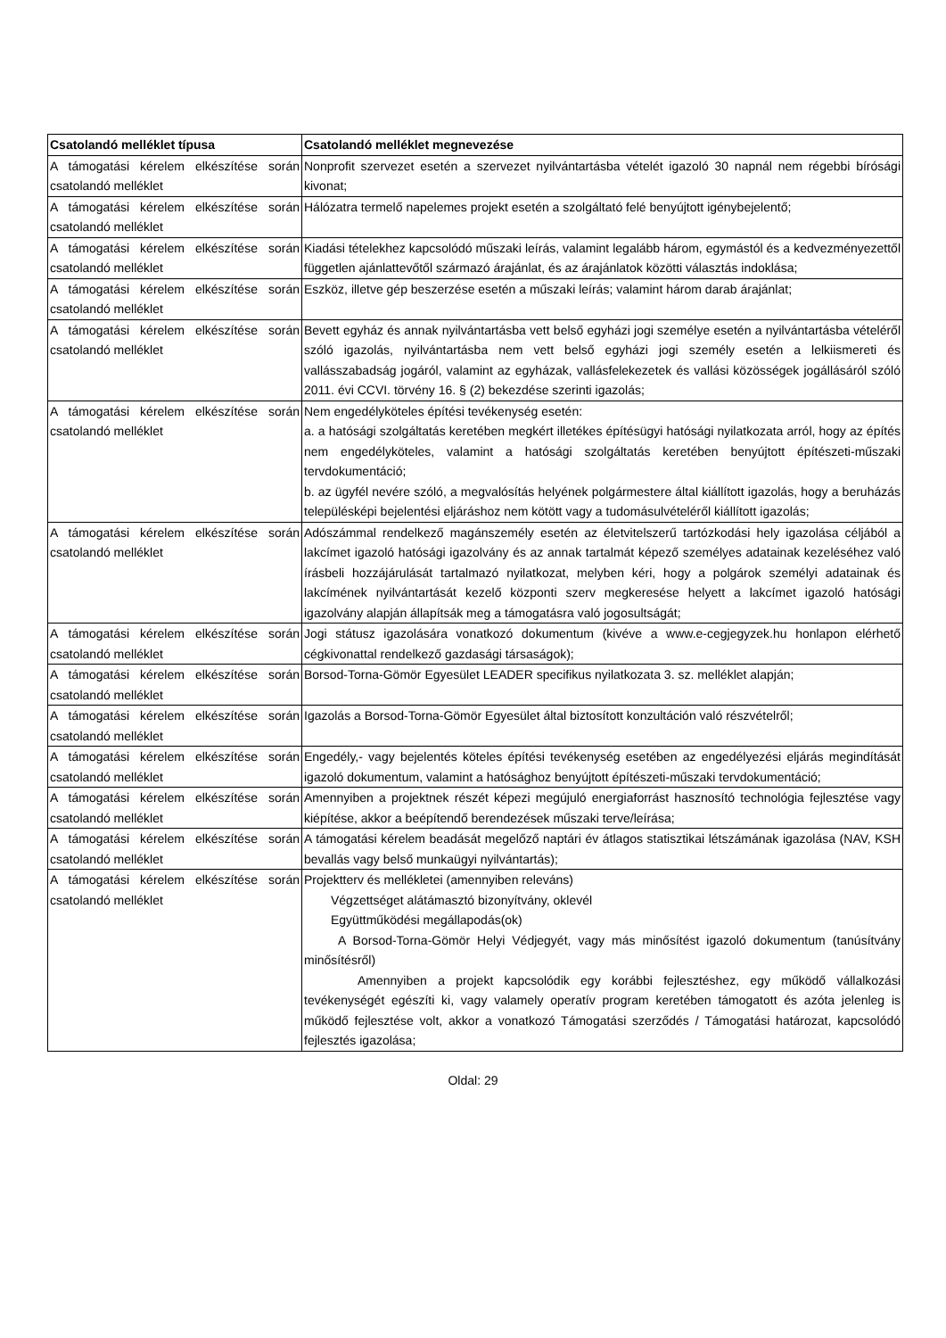| Csatolandó melléklet típusa | Csatolandó melléklet megnevezése |
| --- | --- |
| A támogatási kérelem elkészítése során csatolandó melléklet | Nonprofit szervezet esetén a szervezet nyilvántartásba vételét igazoló 30 napnál nem régebbi bírósági kivonat; |
| A támogatási kérelem elkészítése során csatolandó melléklet | Hálózatra termelő napelemes projekt esetén a szolgáltató felé benyújtott igénybejelentő; |
| A támogatási kérelem elkészítése során csatolandó melléklet | Kiadási tételekhez kapcsolódó műszaki leírás, valamint legalább három, egymástól és a kedvezményezettől független ajánlattevőtől származó árajánlat, és az árajánlatok közötti választás indoklása; |
| A támogatási kérelem elkészítése során csatolandó melléklet | Eszköz, illetve gép beszerzése esetén a műszaki leírás; valamint három darab árajánlat; |
| A támogatási kérelem elkészítése során csatolandó melléklet | Bevett egyház és annak nyilvántartásba vett belső egyházi jogi személye esetén a nyilvántartásba vételéről szóló igazolás, nyilvántartásba nem vett belső egyházi jogi személy esetén a lelkiismereti és vallásszabadság jogáról, valamint az egyházak, vallásfelekezetek és vallási közösségek jogállásáról szóló 2011. évi CCVI. törvény 16. § (2) bekezdése szerinti igazolás; |
| A támogatási kérelem elkészítése során csatolandó melléklet | Nem engedélyköteles építési tevékenység esetén: a. a hatósági szolgáltatás keretében megkért illetékes építésügyi hatósági nyilatkozata arról, hogy az építés nem engedélyköteles, valamint a hatósági szolgáltatás keretében benyújtott építészeti-műszaki tervdokumentáció; b. az ügyfél nevére szóló, a megvalósítás helyének polgármestere által kiállított igazolás, hogy a beruházás településképi bejelentési eljáráshoz nem kötött vagy a tudomásulvételéről kiállított igazolás; |
| A támogatási kérelem elkészítése során csatolandó melléklet | Adószámmal rendelkező magánszemély esetén az életvitelszerű tartózkodási hely igazolása céljából a lakcímet igazoló hatósági igazolvány és az annak tartalmát képező személyes adatainak kezeléséhez való írásbeli hozzájárulását tartalmazó nyilatkozat, melyben kéri, hogy a polgárok személyi adatainak és lakcímének nyilvántartását kezelő központi szerv megkeresése helyett a lakcímet igazoló hatósági igazolvány alapján állapítsák meg a támogatásra való jogosultságát; |
| A támogatási kérelem elkészítése során csatolandó melléklet | Jogi státusz igazolására vonatkozó dokumentum (kivéve a www.e-cegjegyzek.hu honlapon elérhető cégkivonattal rendelkező gazdasági társaságok); |
| A támogatási kérelem elkészítése során csatolandó melléklet | Borsod-Torna-Gömör Egyesület LEADER specifikus nyilatkozata 3. sz. melléklet alapján; |
| A támogatási kérelem elkészítése során csatolandó melléklet | Igazolás a Borsod-Torna-Gömör Egyesület által biztosított konzultáción való részvételről; |
| A támogatási kérelem elkészítése során csatolandó melléklet | Engedély,- vagy bejelentés köteles építési tevékenység esetében az engedélyezési eljárás megindítását igazoló dokumentum, valamint a hatósághoz benyújtott építészeti-műszaki tervdokumentáció; |
| A támogatási kérelem elkészítése során csatolandó melléklet | Amennyiben a projektnek részét képezi megújuló energiaforrást hasznosító technológia fejlesztése vagy kiépítése, akkor a beépítendő berendezések műszaki terve/leírása; |
| A támogatási kérelem elkészítése során csatolandó melléklet | A támogatási kérelem beadását megelőző naptári év átlagos statisztikai létszámának igazolása (NAV, KSH bevallás vagy belső munkaügyi nyilvántartás); |
| A támogatási kérelem elkészítése során csatolandó melléklet | Projektterv és mellékletei (amennyiben releváns) Végzettséget alátámasztó bizonyítvány, oklevél Együttműködési megállapodás(ok) A Borsod-Torna-Gömör Helyi Védjegyét, vagy más minősítést igazoló dokumentum (tanúsítvány minősítésről) Amennyiben a projekt kapcsolódik egy korábbi fejlesztéshez, egy működő vállalkozási tevékenységét egészíti ki, vagy valamely operatív program keretében támogatott és azóta jelenleg is működő fejlesztése volt, akkor a vonatkozó Támogatási szerződés / Támogatási határozat, kapcsolódó fejlesztés igazolása; |
Oldal: 29